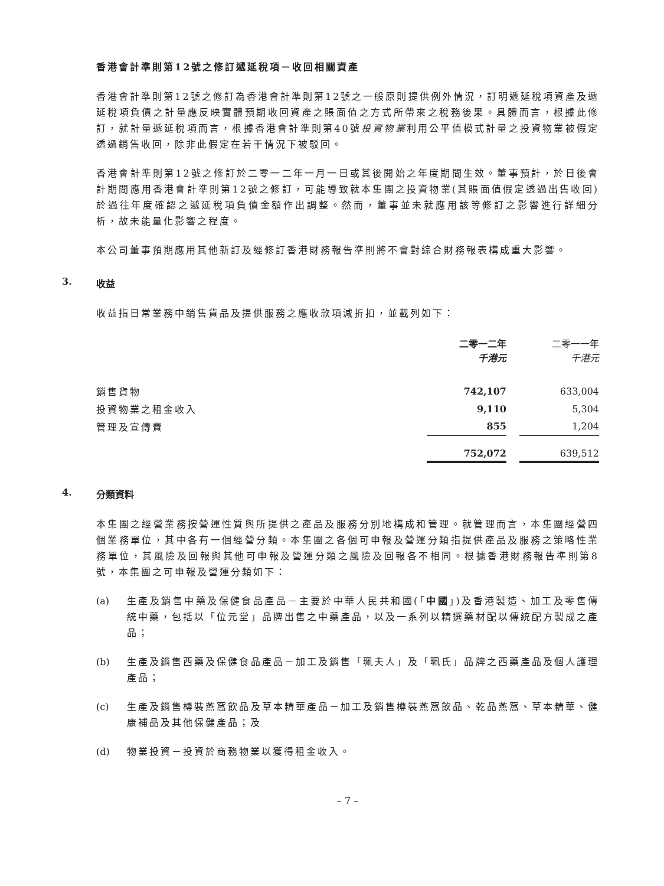香港會計準則第12號之修訂遞延稅項－收回相關資產
香港會計準則第12號之修訂為香港會計準則第12號之一般原則提供例外情況，訂明遞延稅項資產及遞延稅項負債之計量應反映實體預期收回資產之賬面值之方式所帶來之稅務後果。具體而言，根據此修訂，就計量遞延稅項而言，根據香港會計準則第40號投資物業利用公平值模式計量之投資物業被假定透過銷售收回，除非此假定在若干情況下被駁回。
香港會計準則第12號之修訂於二零一二年一月一日或其後開始之年度期間生效。董事預計，於日後會計期間應用香港會計準則第12號之修訂，可能導致就本集團之投資物業(其賬面值假定透過出售收回)於過往年度確認之遞延稅項負債金額作出調整。然而，董事並未就應用該等修訂之影響進行詳細分析，故未能量化影響之程度。
本公司董事預期應用其他新訂及經修訂香港財務報告準則將不會對綜合財務報表構成重大影響。
3. 收益
收益指日常業務中銷售貨品及提供服務之應收款項減折扣，並載列如下：
| | 二零一二年 千港元 | | 二零一一年 千港元 |
| 銷售貨物 | 742,107 | | 633,004 |
| 投資物業之租金收入 | 9,110 | | 5,304 |
| 管理及宣傳費 | 855 | | 1,204 |
| | 752,072 | | 639,512 |
4. 分類資料
本集團之經營業務按營運性質與所提供之產品及服務分別地構成和管理。就管理而言，本集團經營四個業務單位，其中各有一個經營分類。本集團之各個可申報及營運分類指提供產品及服務之策略性業務單位，其風險及回報與其他可申報及營運分類之風險及回報各不相同。根據香港財務報告準則第8號，本集團之可申報及營運分類如下：
(a) 生產及銷售中藥及保健食品產品－主要於中華人民共和國(「中國」)及香港製造、加工及零售傳統中藥，包括以「位元堂」品牌出售之中藥產品，以及一系列以精選藥材配以傳統配方製成之產品；
(b) 生產及銷售西藥及保健食品產品－加工及銷售「珮夫人」及「珮氏」品牌之西藥產品及個人護理產品；
(c) 生產及銷售樽裝燕窩飲品及草本精華產品－加工及銷售樽裝燕窩飲品、乾品燕窩、草本精華、健康補品及其他保健產品；及
(d) 物業投資－投資於商務物業以獲得租金收入。
– 7 –